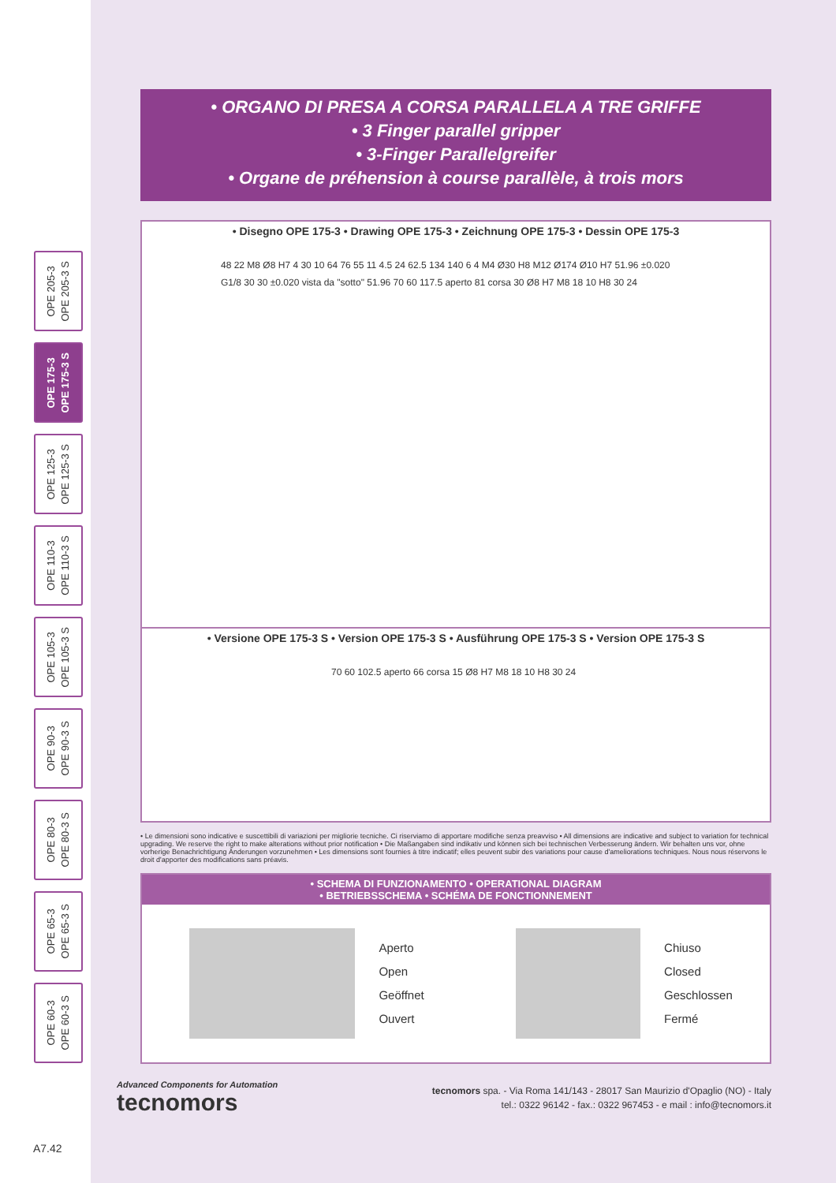OPE 205-3
OPE 205-3 S
OPE 175-3
OPE 175-3 S
OPE 125-3
OPE 125-3 S
OPE 110-3
OPE 110-3 S
OPE 105-3
OPE 105-3 S
OPE 90-3
OPE 90-3 S
OPE 80-3
OPE 80-3 S
OPE 65-3
OPE 65-3 S
OPE 60-3
OPE 60-3 S
• ORGANO DI PRESA A CORSA PARALLELA A TRE GRIFFE
• 3 Finger parallel gripper
• 3-Finger Parallelgreifer
• Organe de préhension à course parallèle, à trois mors
• Disegno OPE 175-3 • Drawing OPE 175-3 • Zeichnung OPE 175-3 • Dessin OPE 175-3
48 22 M8 Ø8 H7 4 30 10 64 76 55 11 4.5 24 62.5 134 140 6 4 M4 Ø30 H8 M12 Ø174 Ø10 H7 51.96 ±0.020 G1/8 30 30 ±0.020 vista da "sotto" 51.96 70 60 117.5 aperto 81 corsa 30 Ø8 H7 M8 18 10 H8 30 24
• Versione OPE 175-3 S • Version OPE 175-3 S • Ausführung OPE 175-3 S • Version OPE 175-3 S
70 60 102.5 aperto 66 corsa 15 Ø8 H7 M8 18 10 H8 30 24
• Le dimensioni sono indicative e suscettibili di variazioni per migliorie tecniche. Ci riserviamo di apportare modifiche senza preavviso • All dimensions are indicative and subject to variation for technical upgrading. We reserve the right to make alterations without prior notification • Die Maßangaben sind indikativ und können sich bei technischen Verbesserung ändern. Wir behalten uns vor, ohne vorherige Benachrichtigung Änderungen vorzunehmen • Les dimensions sont fournies à titre indicatif; elles peuvent subir des variations pour cause d'ameliorations techniques. Nous nous réservons le droit d'apporter des modifications sans préavis.
• SCHEMA DI FUNZIONAMENTO • OPERATIONAL DIAGRAM
• BETRIEBSSCHEMA • SCHÉMA DE FONCTIONNEMENT
Aperto
Open
Geöffnet
Ouvert
Chiuso
Closed
Geschlossen
Fermé
Advanced Components for Automation
tecnomors
tecnomors spa. - Via Roma 141/143 - 28017 San Maurizio d'Opaglio (NO) - Italy
tel.: 0322 96142 - fax.: 0322 967453 - e mail : info@tecnomors.it
A7.42